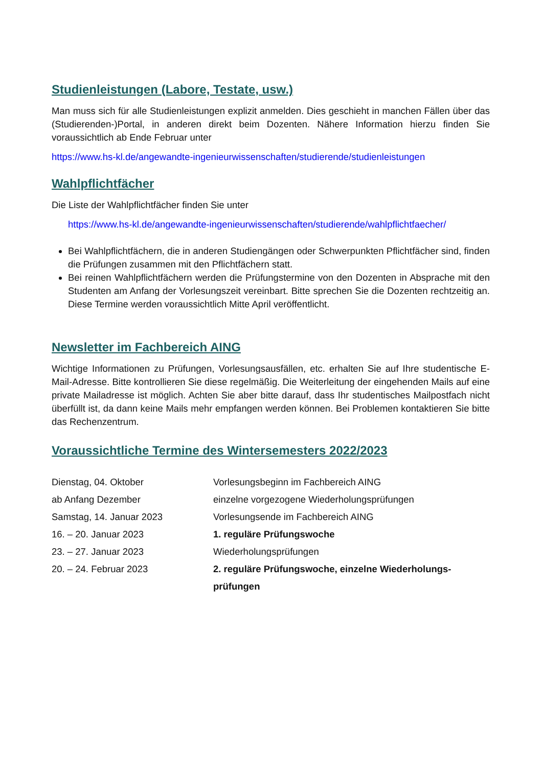Studienleistungen (Labore, Testate, usw.)
Man muss sich für alle Studienleistungen explizit anmelden. Dies geschieht in manchen Fällen über das (Studierenden-)Portal, in anderen direkt beim Dozenten. Nähere Information hierzu finden Sie voraussichtlich ab Ende Februar unter
https://www.hs-kl.de/angewandte-ingenieurwissenschaften/studierende/studienleistungen
Wahlpflichtfächer
Die Liste der Wahlpflichtfächer finden Sie unter
https://www.hs-kl.de/angewandte-ingenieurwissenschaften/studierende/wahlpflichtfaecher/
Bei Wahlpflichtfächern, die in anderen Studiengängen oder Schwerpunkten Pflichtfächer sind, finden die Prüfungen zusammen mit den Pflichtfächern statt.
Bei reinen Wahlpflichtfächern werden die Prüfungstermine von den Dozenten in Absprache mit den Studenten am Anfang der Vorlesungszeit vereinbart. Bitte sprechen Sie die Dozenten rechtzeitig an. Diese Termine werden voraussichtlich Mitte April veröffentlicht.
Newsletter im Fachbereich AING
Wichtige Informationen zu Prüfungen, Vorlesungsausfällen, etc. erhalten Sie auf Ihre studentische E-Mail-Adresse. Bitte kontrollieren Sie diese regelmäßig. Die Weiterleitung der eingehenden Mails auf eine private Mailadresse ist möglich. Achten Sie aber bitte darauf, dass Ihr studentisches Mailpostfach nicht überfüllt ist, da dann keine Mails mehr empfangen werden können. Bei Problemen kontaktieren Sie bitte das Rechenzentrum.
Voraussichtliche Termine des Wintersemesters 2022/2023
| Dienstag, 04. Oktober | Vorlesungsbeginn im Fachbereich AING |
| ab Anfang Dezember | einzelne vorgezogene Wiederholungsprüfungen |
| Samstag, 14. Januar 2023 | Vorlesungsende im Fachbereich AING |
| 16. – 20. Januar 2023 | 1. reguläre Prüfungswoche |
| 23. – 27. Januar 2023 | Wiederholungsprüfungen |
| 20. – 24. Februar 2023 | 2. reguläre Prüfungswoche, einzelne Wiederholungs- prüfungen |